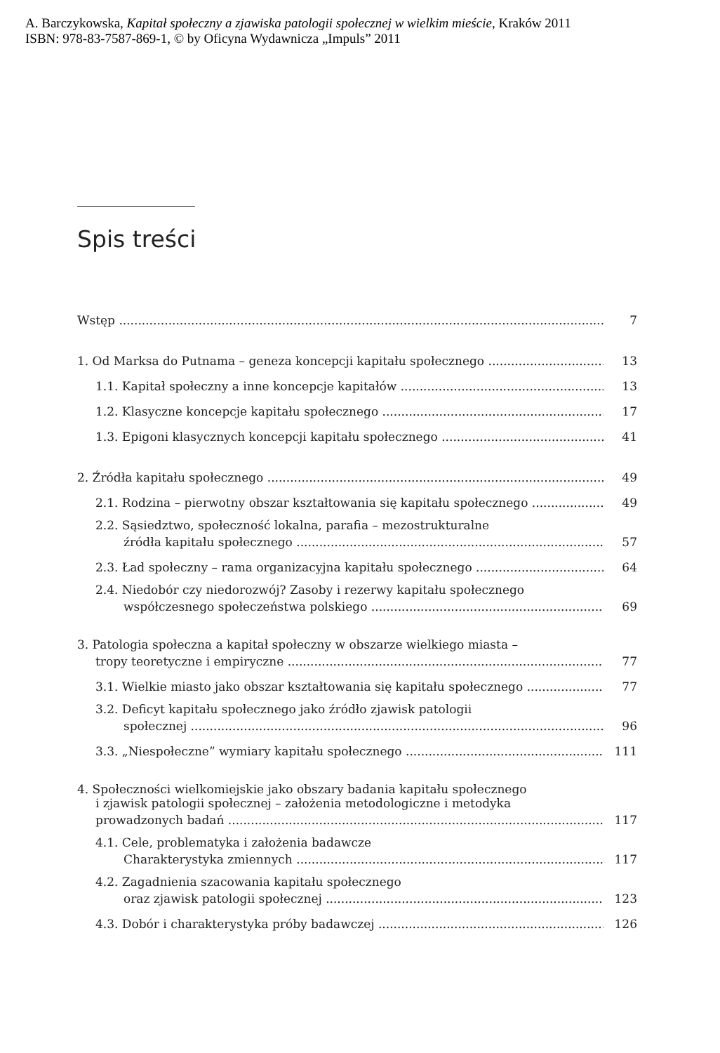A. Barczykowska, Kapitał społeczny a zjawiska patologii społecznej w wielkim mieście, Kraków 2011
ISBN: 978-83-7587-869-1, © by Oficyna Wydawnicza „Impuls” 2011
Spis treści
Wstęp
7
1. Od Marksa do Putnama – geneza koncepcji kapitału społecznego
13
1.1. Kapitał społeczny a inne koncepcje kapitałów
13
1.2. Klasyczne koncepcje kapitału społecznego
17
1.3. Epigoni klasycznych koncepcji kapitału społecznego
41
2. Źródła kapitału społecznego
49
2.1. Rodzina – pierwotny obszar kształtowania się kapitału społecznego
49
2.2. Sąsiedztwo, społeczność lokalna, parafia – mezostrukturalne
źródła kapitału społecznego
57
2.3. Ład społeczny – rama organizacyjna kapitału społecznego
64
2.4. Niedobór czy niedorozwój? Zasoby i rezerwy kapitału społecznego
współczesnego społeczeństwa polskiego
69
3. Patologia społeczna a kapitał społeczny w obszarze wielkiego miasta –
tropy teoretyczne i empiryczne
77
3.1. Wielkie miasto jako obszar kształtowania się kapitału społecznego
77
3.2. Deficyt kapitału społecznego jako źródło zjawisk patologii
społecznej
96
3.3. „Niespołeczne” wymiary kapitału społecznego
111
4. Społeczności wielkomiejskie jako obszary badania kapitału społecznego
i zjawisk patologii społecznej – założenia metodologiczne i metodyka
prowadzonych badań
117
4.1. Cele, problematyka i założenia badawcze
Charakterystyka zmiennych
117
4.2. Zagadnienia szacowania kapitału społecznego
oraz zjawisk patologii społecznej
123
4.3. Dobór i charakterystyka próby badawczej
126